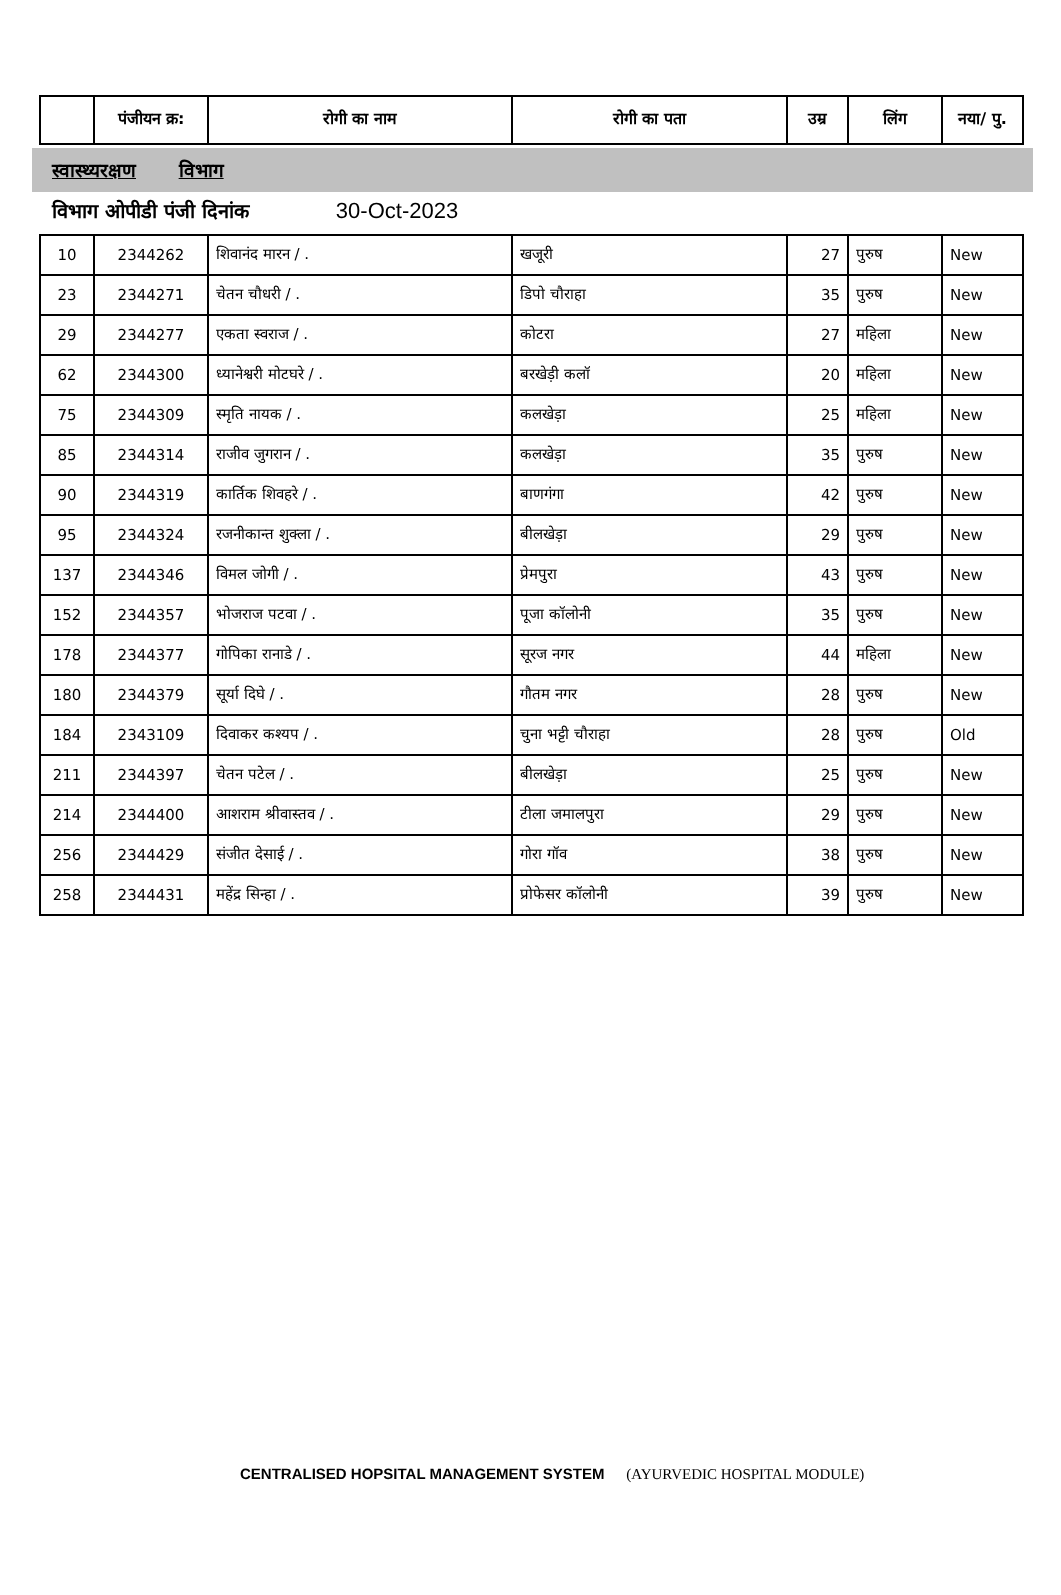| | पंजीयन क्र: | रोगी का नाम | रोगी का पता | उम्र | लिंग | नया/ पु. |
| --- | --- | --- | --- | --- | --- | --- |
स्वास्थ्यरक्षण विभाग
विभाग ओपीडी पंजी दिनांक 30-Oct-2023
| 10 | 2344262 | शिवानंद मारन / . | खजूरी | 27 | पुरुष | New |
| 23 | 2344271 | चेतन चौधरी / . | डिपो चौराहा | 35 | पुरुष | New |
| 29 | 2344277 | एकता स्वराज / . | कोटरा | 27 | महिला | New |
| 62 | 2344300 | ध्यानेश्वरी मोटघरे / . | बरखेड़ी कलॉ | 20 | महिला | New |
| 75 | 2344309 | स्मृति नायक / . | कलखेड़ा | 25 | महिला | New |
| 85 | 2344314 | राजीव जुगरान / . | कलखेड़ा | 35 | पुरुष | New |
| 90 | 2344319 | कार्तिक शिवहरे / . | बाणगंगा | 42 | पुरुष | New |
| 95 | 2344324 | रजनीकान्त शुक्ला / . | बीलखेड़ा | 29 | पुरुष | New |
| 137 | 2344346 | विमल जोगी / . | प्रेमपुरा | 43 | पुरुष | New |
| 152 | 2344357 | भोजराज पटवा / . | पूजा कॉलोनी | 35 | पुरुष | New |
| 178 | 2344377 | गोपिका रानाडे / . | सूरज नगर | 44 | महिला | New |
| 180 | 2344379 | सूर्या दिघे / . | गौतम नगर | 28 | पुरुष | New |
| 184 | 2343109 | दिवाकर कश्यप / . | चुना भट्टी चौराहा | 28 | पुरुष | Old |
| 211 | 2344397 | चेतन पटेल / . | बीलखेड़ा | 25 | पुरुष | New |
| 214 | 2344400 | आशराम श्रीवास्तव / . | टीला जमालपुरा | 29 | पुरुष | New |
| 256 | 2344429 | संजीत देसाई / . | गोरा गॉव | 38 | पुरुष | New |
| 258 | 2344431 | महेंद्र सिन्हा / . | प्रोफेसर कॉलोनी | 39 | पुरुष | New |
CENTRALISED HOPSITAL MANAGEMENT SYSTEM (AYURVEDIC HOSPITAL MODULE)